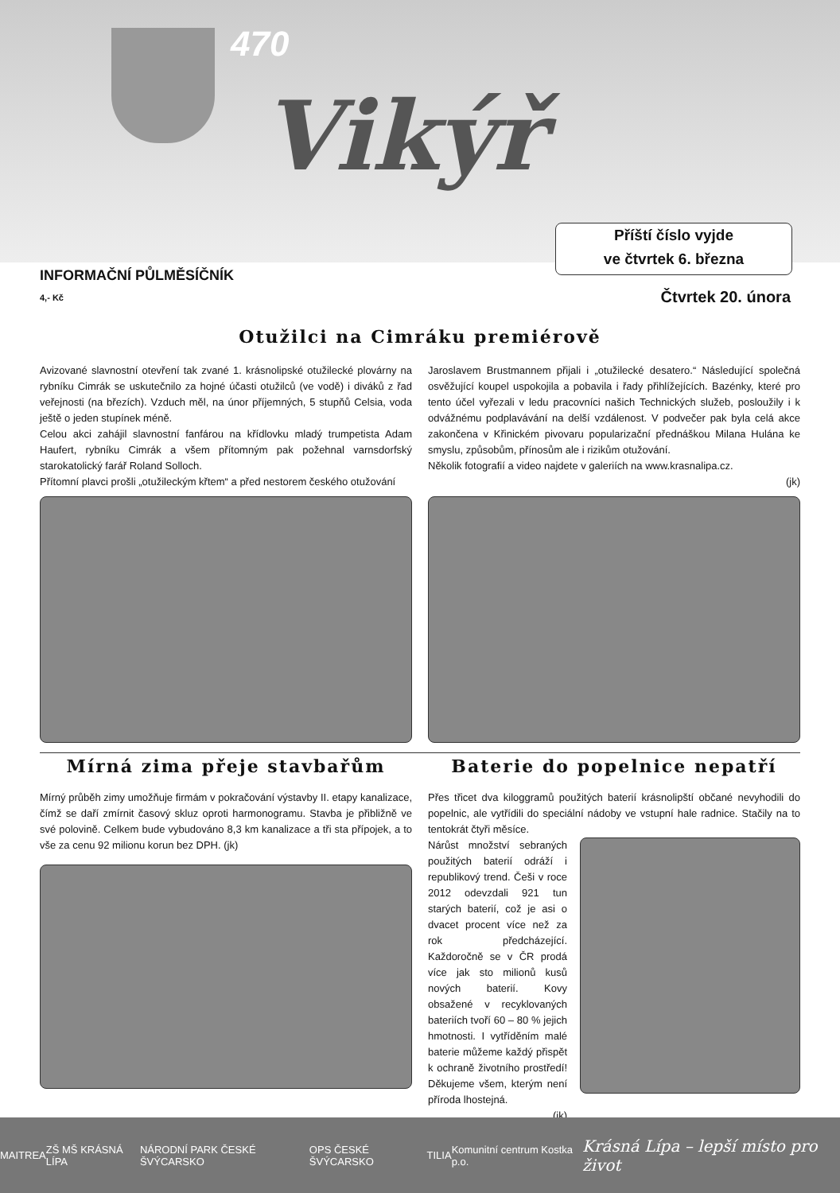470
Vikýř
Příští číslo vyjde
ve čtvrtek 6. března
INFORMAČNÍ PŮLMĚSÍČNÍK
4,- Kč Čtvrtek 20. února
Otužilci na Cimráku premiérově
Avizované slavnostní otevření tak zvané 1. krásnolipské otužilecké plovárny na rybníku Cimrák se uskutečnilo za hojné účasti otužilců (ve vodě) i diváků z řad veřejnosti (na březích). Vzduch měl, na únor příjemných, 5 stupňů Celsia, voda ještě o jeden stupínek méně.
Celou akci zahájil slavnostní fanfárou na křídlovku mladý trumpetista Adam Haufert, rybníku Cimrák a všem přítomným pak požehnal varnsdorfský starokatolický farář Roland Solloch.
Přítomní plavci prošli „otužileckým křtem“ a před nestorem českého otužování
Jaroslavem Brustmannem přijali i „otužilecké desatero.“ Následující společná osvěžující koupel uspokojila a pobavila i řady přihlížejících. Bazénky, které pro tento účel vyřezali v ledu pracovníci našich Technických služeb, posloužily i k odvážnému podplavávání na delší vzdálenost. V podvečer pak byla celá akce zakončena v Křinickém pivovaru popularizační přednáškou Milana Hulána ke smyslu, způsobům, přínosům ale i rizikům otužování.
Několik fotografií a video najdete v galeriích na www.krasnalipa.cz.
(jk)
Mírná zima přeje stavbařům
Mírný průběh zimy umožňuje firmám v pokračování výstavby II. etapy kanalizace, čímž se daří zmírnit časový skluz oproti harmonogramu. Stavba je přibližně ve své polovině. Celkem bude vybudováno 8,3 km kanalizace a tři sta přípojek, a to vše za cenu 92 milionu korun bez DPH. (jk)
Baterie do popelnice nepatří
Přes třicet dva kiloggramů použitých baterií krásnolipští občané nevyhodili do popelnic, ale vytřídili do speciální nádoby ve vstupní hale radnice. Stačily na to tentokrát čtyři měsíce.
Nárůst množství sebraných použitých baterií odráží i republikový trend. Češi v roce 2012 odevzdali 921 tun starých baterií, což je asi o dvacet procent více než za rok předcházející. Každoročně se v ČR prodá více jak sto milionů kusů nových baterií. Kovy obsažené v recyklovaných bateriích tvoří 60 – 80 % jejich hmotnosti. I vytříděním malé baterie můžeme každý přispět k ochraně životního prostředí! Děkujeme všem, kterým není příroda lhostejná.
(jk)
MAITREA ZŠ MŠ KRÁSNÁ LÍPA NÁRODNÍ PARK ČESKÉ ŠVÝCARSKO OPS ČESKÉ ŠVÝCARSKO TILIA Komunitní centrum Kostka p.o. Krásná Lípa – lepší místo pro život